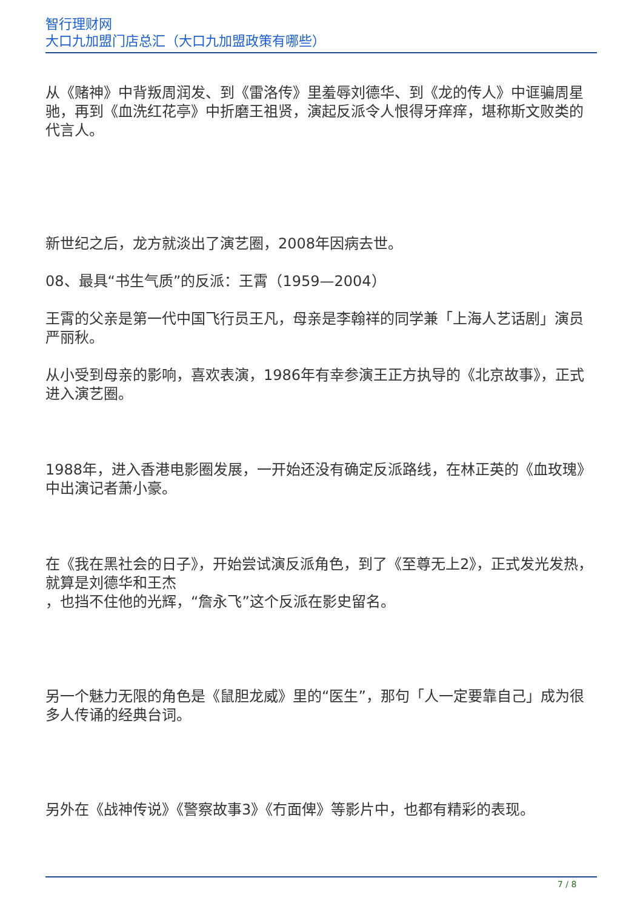智行理财网
大口九加盟门店总汇（大口九加盟政策有哪些）
从《赌神》中背叛周润发、到《雷洛传》里羞辱刘德华、到《龙的传人》中诓骗周星驰，再到《血洗红花亭》中折磨王祖贤，演起反派令人恨得牙痒痒，堪称斯文败类的代言人。
新世纪之后，龙方就淡出了演艺圈，2008年因病去世。
08、最具“书生气质”的反派：王霄（1959—2004）
王霄的父亲是第一代中国飞行员王凡，母亲是李翰祥的同学兼「上海人艺话剧」演员严丽秋。
从小受到母亲的影响，喜欢表演，1986年有幸参演王正方执导的《北京故事》，正式进入演艺圈。
1988年，进入香港电影圈发展，一开始还没有确定反派路线，在林正英的《血玫瑰》中出演记者萧小豪。
在《我在黑社会的日子》，开始尝试演反派角色，到了《至尊无上2》，正式发光发热，就算是刘德华和王杰
，也挡不住他的光辉，“詹永飞”这个反派在影史留名。
另一个魅力无限的角色是《鼠胆龙威》里的“医生”，那句「人一定要靠自己」成为很多人传诵的经典台词。
另外在《战神传说》《警察故事3》《冇面俾》等影片中，也都有精彩的表现。
7 / 8